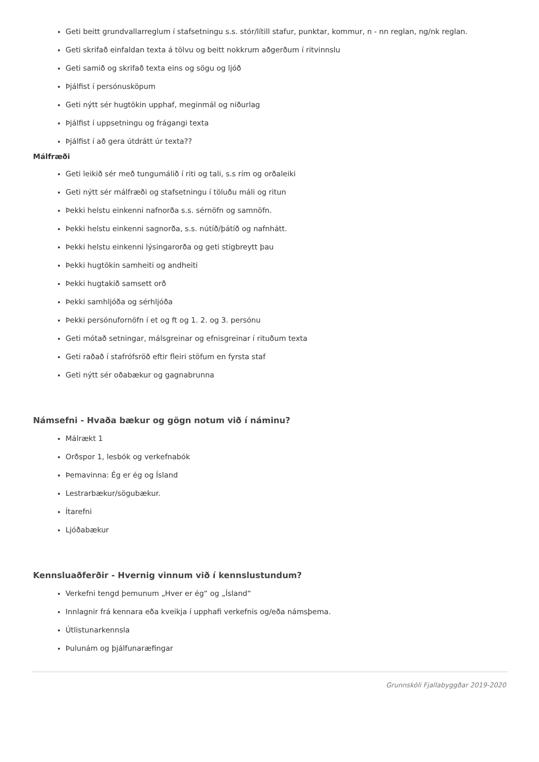Geti beitt grundvallarreglum í stafsetningu s.s. stór/lítill stafur, punktar, kommur, n - nn reglan, ng/nk reglan.
Geti skrifað einfaldan texta á tölvu og beitt nokkrum aðgerðum í ritvinnslu
Geti samið og skrifað texta eins og sögu og ljóð
Þjálfist í persónusköpum
Geti nýtt sér hugtökin upphaf, meginmál og niðurlag
Þjálfist í uppsetningu og frágangi texta
Þjálfist í að gera útdrátt úr texta??
Málfræði
Geti leikið sér með tungumálið í riti og tali, s.s rím og orðaleiki
Geti nýtt sér málfræði og stafsetningu í töluðu máli og ritun
Þekki helstu einkenni nafnorða s.s. sérnöfn og samnöfn.
Þekki helstu einkenni sagnorða, s.s. nútíð/þátíð og nafnhátt.
Þekki helstu einkenni lýsingarorða og geti stigbreytt þau
Þekki hugtökin samheiti og andheiti
Þekki hugtakið samsett orð
Þekki samhljóða og sérhljóða
Þekki persónufornöfn í et og ft og 1. 2. og 3. persónu
Geti mótað setningar, málsgreinar og efnisgreinar í rituðum texta
Geti raðað í stafrófsröð eftir fleiri stöfum en fyrsta staf
Geti nýtt sér oðabækur og gagnabrunna
Námsefni - Hvaða bækur og gögn notum við í náminu?
Málrækt 1
Orðspor 1, lesbók og verkefnabók
Þemavinna: Ég er ég og Ísland
Lestrarbækur/sögubækur.
Ítarefni
Ljóðabækur
Kennsluaðferðir - Hvernig vinnum við í kennslustundum?
Verkefni tengd þemunum „Hver er ég“ og „Ísland“
Innlagnir frá kennara eða kveikja í upphafi verkefnis og/eða námsþema.
Útlistunarkennsla
Þulunám og þjálfunaræfingar
Grunnskóli Fjallabyggðar 2019-2020